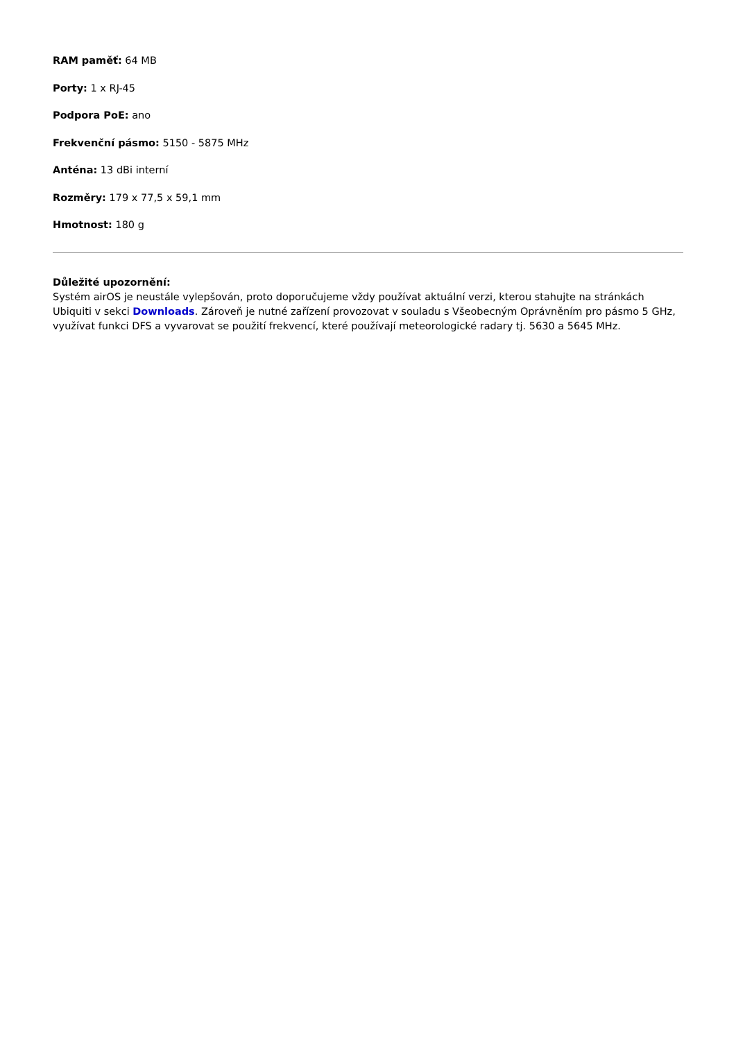RAM paměť: 64 MB
Porty: 1 x RJ-45
Podpora PoE: ano
Frekvenční pásmo: 5150 - 5875 MHz
Anténa: 13 dBi interní
Rozměry: 179 x 77,5 x 59,1 mm
Hmotnost: 180 g
Důležité upozornění:
Systém airOS je neustále vylepšován, proto doporučujeme vždy používat aktuální verzi, kterou stahujte na stránkách Ubiquiti v sekci Downloads. Zároveň je nutné zařízení provozovat v souladu s Všeobecným Oprávněním pro pásmo 5 GHz, využívat funkci DFS a vyvarovat se použití frekvencí, které používají meteorologické radary tj. 5630 a 5645 MHz.